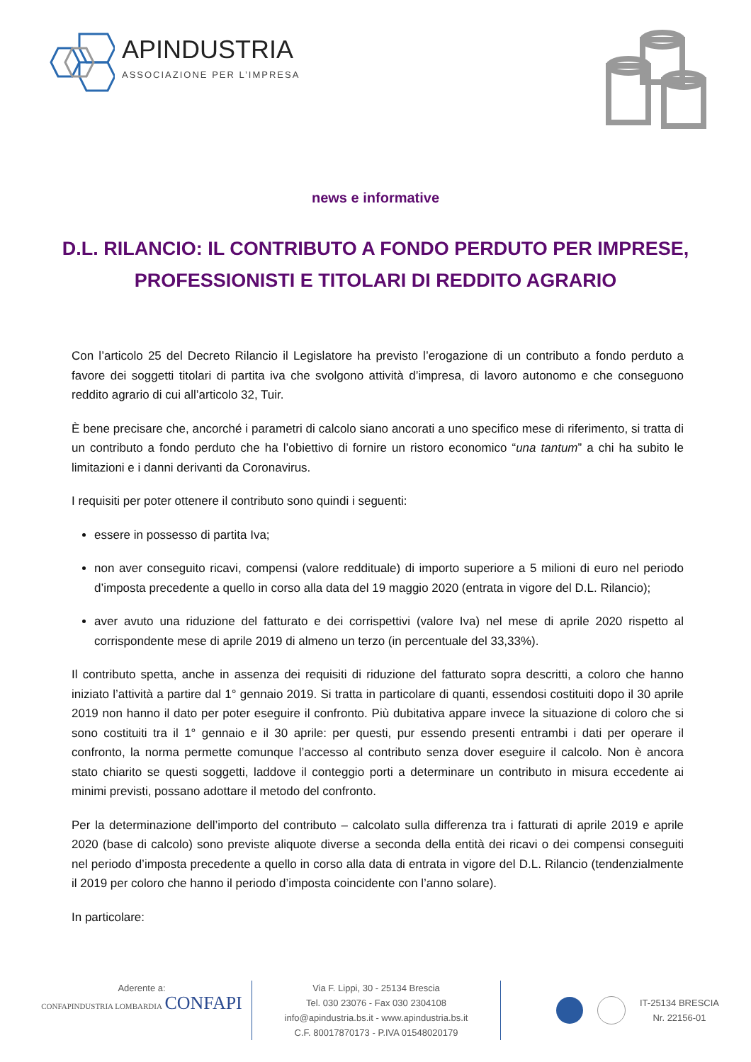APINDUSTRIA
ASSOCIAZIONE PER L’IMPRESA
news e informative
D.L. RILANCIO: IL CONTRIBUTO A FONDO PERDUTO PER IMPRESE, PROFESSIONISTI E TITOLARI DI REDDITO AGRARIO
Con l’articolo 25 del Decreto Rilancio il Legislatore ha previsto l’erogazione di un contributo a fondo perduto a favore dei soggetti titolari di partita iva che svolgono attività d’impresa, di lavoro autonomo e che conseguono reddito agrario di cui all’articolo 32, Tuir.
È bene precisare che, ancorché i parametri di calcolo siano ancorati a uno specifico mese di riferimento, si tratta di un contributo a fondo perduto che ha l’obiettivo di fornire un ristoro economico “una tantum” a chi ha subito le limitazioni e i danni derivanti da Coronavirus.
I requisiti per poter ottenere il contributo sono quindi i seguenti:
essere in possesso di partita Iva;
non aver conseguito ricavi, compensi (valore reddituale) di importo superiore a 5 milioni di euro nel periodo d’imposta precedente a quello in corso alla data del 19 maggio 2020 (entrata in vigore del D.L. Rilancio);
aver avuto una riduzione del fatturato e dei corrispettivi (valore Iva) nel mese di aprile 2020 rispetto al corrispondente mese di aprile 2019 di almeno un terzo (in percentuale del 33,33%).
Il contributo spetta, anche in assenza dei requisiti di riduzione del fatturato sopra descritti, a coloro che hanno iniziato l’attività a partire dal 1° gennaio 2019. Si tratta in particolare di quanti, essendosi costituiti dopo il 30 aprile 2019 non hanno il dato per poter eseguire il confronto. Più dubitativa appare invece la situazione di coloro che si sono costituiti tra il 1° gennaio e il 30 aprile: per questi, pur essendo presenti entrambi i dati per operare il confronto, la norma permette comunque l’accesso al contributo senza dover eseguire il calcolo. Non è ancora stato chiarito se questi soggetti, laddove il conteggio porti a determinare un contributo in misura eccedente ai minimi previsti, possano adottare il metodo del confronto.
Per la determinazione dell’importo del contributo – calcolato sulla differenza tra i fatturati di aprile 2019 e aprile 2020 (base di calcolo) sono previste aliquote diverse a seconda della entità dei ricavi o dei compensi conseguiti nel periodo d’imposta precedente a quello in corso alla data di entrata in vigore del D.L. Rilancio (tendenzialmente il 2019 per coloro che hanno il periodo d’imposta coincidente con l’anno solare).
In particolare:
Aderente a:
CONFAPINDUSTRIA LOMBARDIA CONFAPI
Via F. Lippi, 30 - 25134 Brescia
Tel. 030 23076 - Fax 030 2304108
info@apindustria.bs.it - www.apindustria.bs.it
C.F. 80017870173 - P.IVA 01548020179
IT-25134 BRESCIA
Nr. 22156-01